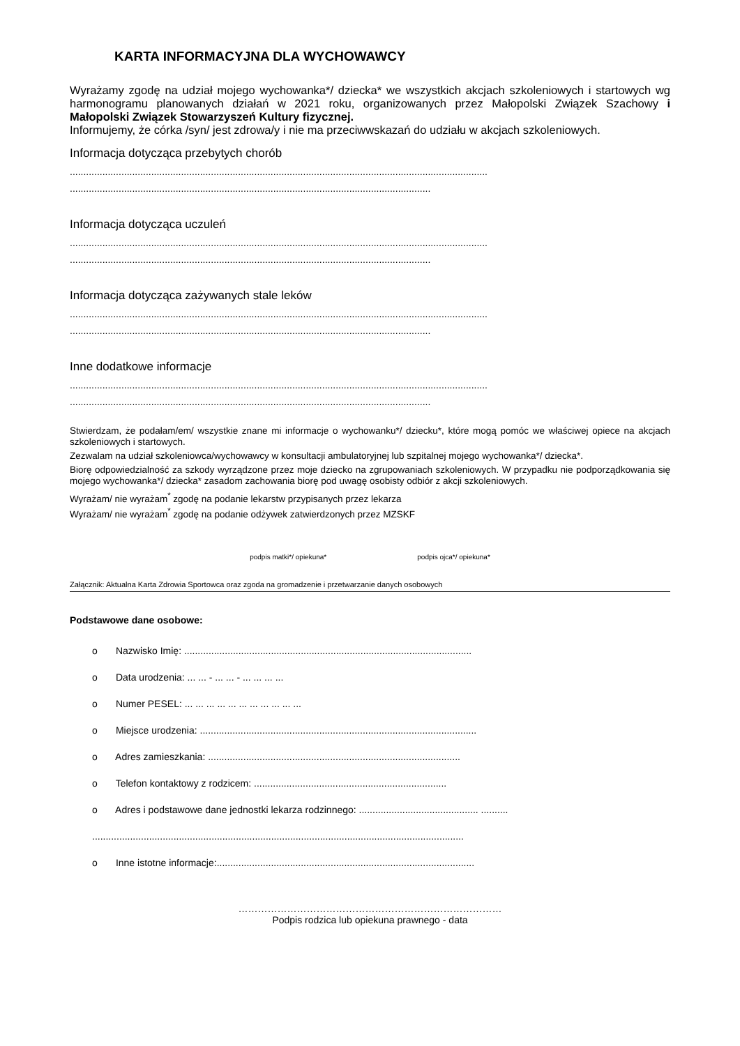KARTA INFORMACYJNA DLA WYCHOWAWCY
Wyrażamy zgodę na udział mojego wychowanka*/ dziecka* we wszystkich akcjach szkoleniowych i startowych wg harmonogramu planowanych działań w 2021 roku, organizowanych przez Małopolski Związek Szachowy i Małopolski Związek Stowarzyszeń Kultury fizycznej.
Informujemy, że córka /syn/ jest zdrowa/y i nie ma przeciwwskazań do udziału w akcjach szkoleniowych.
Informacja dotycząca przebytych chorób
..........................................................................................................................................................
.....................................................................................................................................
Informacja dotycząca uczuleń
..........................................................................................................................................................
.....................................................................................................................................
Informacja dotycząca zażywanych stale leków
..........................................................................................................................................................
.....................................................................................................................................
Inne dodatkowe informacje
..........................................................................................................................................................
.....................................................................................................................................
Stwierdzam, że podałam/em/ wszystkie znane mi informacje o wychowanku*/ dziecku*, które mogą pomóc we właściwej opiece na akcjach szkoleniowych i startowych.
Zezwalam na udział szkoleniowca/wychowawcy w konsultacji ambulatoryjnej lub szpitalnej mojego wychowanka*/ dziecka*.
Biorę odpowiedzialność za szkody wyrządzone przez moje dziecko na zgrupowaniach szkoleniowych. W przypadku nie podporządkowania się mojego wychowanka*/ dziecka* zasadom zachowania biorę pod uwagę osobisty odbiór z akcji szkoleniowych.
Wyrażam/ nie wyrażam<sup>*</sup> zgodę na podanie lekarstw przypisanych przez lekarza
Wyrażam/ nie wyrażam<sup>*</sup> zgodę na podanie odżywek zatwierdzonych przez MZSKF
podpis matki*/ opiekuna* podpis ojca*/ opiekuna*
Załącznik: Aktualna Karta Zdrowia Sportowca oraz zgoda na gromadzenie i przetwarzanie danych osobowych
Podstawowe dane osobowe:
o Nazwisko Imię: ..........................................................................................................
o Data urodzenia: ... ... - ... ... - ... ... ... ...
o Numer PESEL: ... ... ... ... ... ... ... ... ... ... ...
o Miejsce urodzenia: ......................................................................................................
o Adres zamieszkania: .............................................................................................
o Telefon kontaktowy z rodzicem: .......................................................................
o Adres i podstawowe dane jednostki lekarza rodzinnego: ............................................ ..........
.........................................................................................................................................
o Inne istotne informacje:...............................................................................................
………………………………………………………………………
Podpis rodzica lub opiekuna prawnego - data